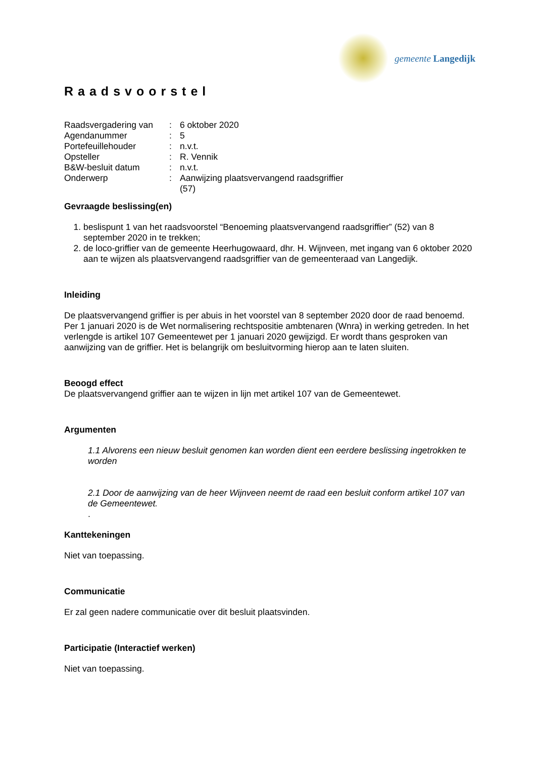gemeente Langedijk
Raadsvoorstel
| Raadsvergadering van | : | 6 oktober 2020 |
| Agendanummer | : | 5 |
| Portefeuillehouder | : | n.v.t. |
| Opsteller | : | R. Vennik |
| B&W-besluit datum | : | n.v.t. |
| Onderwerp | : | Aanwijzing plaatsvervangend raadsgriffier (57) |
Gevraagde beslissing(en)
1. beslispunt 1 van het raadsvoorstel “Benoeming plaatsvervangend raadsgriffier” (52) van 8 september 2020 in te trekken;
2. de loco-griffier van de gemeente Heerhugowaard, dhr. H. Wijnveen, met ingang van 6 oktober 2020 aan te wijzen als plaatsvervangend raadsgriffier van de gemeenteraad van Langedijk.
Inleiding
De plaatsvervangend griffier is per abuis in het voorstel van 8 september 2020 door de raad benoemd. Per 1 januari 2020 is de Wet normalisering rechtspositie ambtenaren (Wnra) in werking getreden. In het verlengde is artikel 107 Gemeentewet per 1 januari 2020 gewijzigd. Er wordt thans gesproken van aanwijzing van de griffier. Het is belangrijk om besluitvorming hierop aan te laten sluiten.
Beoogd effect
De plaatsvervangend griffier aan te wijzen in lijn met artikel 107 van de Gemeentewet.
Argumenten
1.1 Alvorens een nieuw besluit genomen kan worden dient een eerdere beslissing ingetrokken te worden
2.1 Door de aanwijzing van de heer Wijnveen neemt de raad een besluit conform artikel 107 van de Gemeentewet.
.
Kanttekeningen
Niet van toepassing.
Communicatie
Er zal geen nadere communicatie over dit besluit plaatsvinden.
Participatie (Interactief werken)
Niet van toepassing.